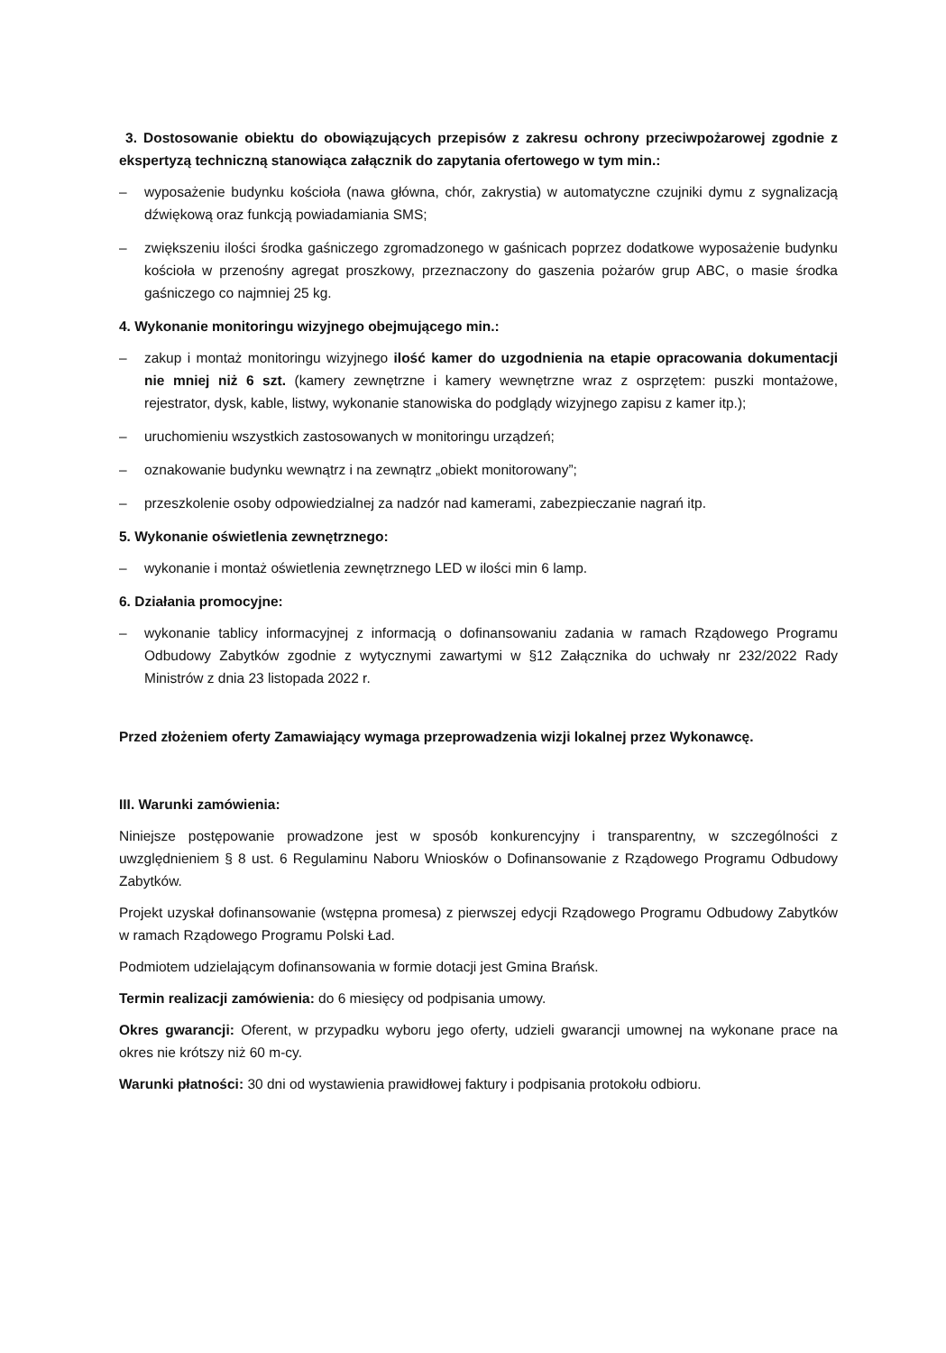3. Dostosowanie obiektu do obowiązujących przepisów z zakresu ochrony przeciwpożarowej zgodnie z ekspertyzą techniczną stanowiąca załącznik do zapytania ofertowego w tym min.:
– wyposażenie budynku kościoła (nawa główna, chór, zakrystia) w automatyczne czujniki dymu z sygnalizacją dźwiękową oraz funkcją powiadamiania SMS;
– zwiększeniu ilości środka gaśniczego zgromadzonego w gaśnicach poprzez dodatkowe wyposażenie budynku kościoła w przenośny agregat proszkowy, przeznaczony do gaszenia pożarów grup ABC, o masie środka gaśniczego co najmniej 25 kg.
4. Wykonanie monitoringu wizyjnego obejmującego min.:
– zakup i montaż monitoringu wizyjnego ilość kamer do uzgodnienia na etapie opracowania dokumentacji nie mniej niż 6 szt. (kamery zewnętrzne i kamery wewnętrzne wraz z osprzętem: puszki montażowe, rejestrator, dysk, kable, listwy, wykonanie stanowiska do podglądy wizyjnego zapisu z kamer itp.);
– uruchomieniu wszystkich zastosowanych w monitoringu urządzeń;
– oznakowanie budynku wewnątrz i na zewnątrz „obiekt monitorowany”;
– przeszkolenie osoby odpowiedzialnej za nadzór nad kamerami, zabezpieczanie nagrań itp.
5. Wykonanie oświetlenia zewnętrznego:
– wykonanie i montaż oświetlenia zewnętrznego LED w ilości min 6 lamp.
6. Działania promocyjne:
– wykonanie tablicy informacyjnej z informacją o dofinansowaniu zadania w ramach Rządowego Programu Odbudowy Zabytków zgodnie z wytycznymi zawartymi w §12 Załącznika do uchwały nr 232/2022 Rady Ministrów z dnia 23 listopada 2022 r.
Przed złożeniem oferty Zamawiający wymaga przeprowadzenia wizji lokalnej przez Wykonawcę.
III. Warunki zamówienia:
Niniejsze postępowanie prowadzone jest w sposób konkurencyjny i transparentny, w szczególności z uwzględnieniem § 8 ust. 6 Regulaminu Naboru Wniosków o Dofinansowanie z Rządowego Programu Odbudowy Zabytków.
Projekt uzyskał dofinansowanie (wstępna promesa) z pierwszej edycji Rządowego Programu Odbudowy Zabytków w ramach Rządowego Programu Polski Ład.
Podmiotem udzielającym dofinansowania w formie dotacji jest Gmina Brańsk.
Termin realizacji zamówienia: do 6 miesięcy od podpisania umowy.
Okres gwarancji: Oferent, w przypadku wyboru jego oferty, udzieli gwarancji umownej na wykonane prace na okres nie krótszy niż 60 m-cy.
Warunki płatności: 30 dni od wystawienia prawidłowej faktury i podpisania protokołu odbioru.